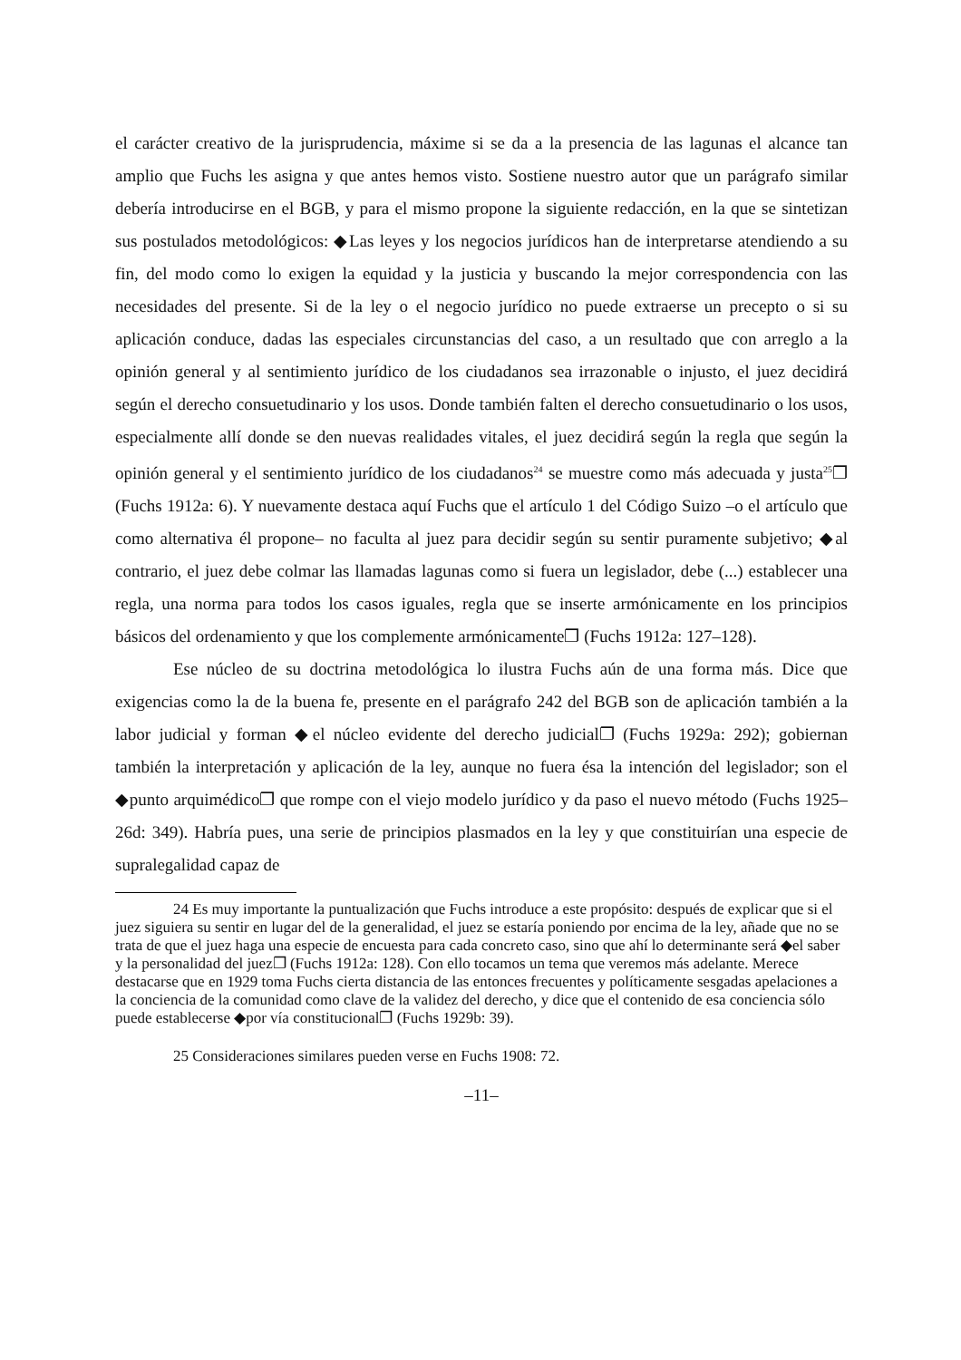el carácter creativo de la jurisprudencia, máxime si se da a la presencia de las lagunas el alcance tan amplio que Fuchs les asigna y que antes hemos visto. Sostiene nuestro autor que un parágrafo similar debería introducirse en el BGB, y para el mismo propone la siguiente redacción, en la que se sintetizan sus postulados metodológicos: ◆Las leyes y los negocios jurídicos han de interpretarse atendiendo a su fin, del modo como lo exigen la equidad y la justicia y buscando la mejor correspondencia con las necesidades del presente. Si de la ley o el negocio jurídico no puede extraerse un precepto o si su aplicación conduce, dadas las especiales circunstancias del caso, a un resultado que con arreglo a la opinión general y al sentimiento jurídico de los ciudadanos sea irrazonable o injusto, el juez decidirá según el derecho consuetudinario y los usos. Donde también falten el derecho consuetudinario o los usos, especialmente allí donde se den nuevas realidades vitales, el juez decidirá según la regla que según la opinión general y el sentimiento jurídico de los ciudadanos<sup>24</sup> se muestre como más adecuada y justa<sup>25</sup>❐ (Fuchs 1912a: 6). Y nuevamente destaca aquí Fuchs que el artículo 1 del Código Suizo –o el artículo que como alternativa él propone– no faculta al juez para decidir según su sentir puramente subjetivo; ◆al contrario, el juez debe colmar las llamadas lagunas como si fuera un legislador, debe (...) establecer una regla, una norma para todos los casos iguales, regla que se inserte armónicamente en los principios básicos del ordenamiento y que los complemente armónicamente❐ (Fuchs 1912a: 127–128).
Ese núcleo de su doctrina metodológica lo ilustra Fuchs aún de una forma más. Dice que exigencias como la de la buena fe, presente en el parágrafo 242 del BGB son de aplicación también a la labor judicial y forman ◆el núcleo evidente del derecho judicial❐ (Fuchs 1929a: 292); gobiernan también la interpretación y aplicación de la ley, aunque no fuera ésa la intención del legislador; son el ◆punto arquimédico❐ que rompe con el viejo modelo jurídico y da paso el nuevo método (Fuchs 1925–26d: 349). Habría pues, una serie de principios plasmados en la ley y que constituirían una especie de supralegalidad capaz de
24 Es muy importante la puntualización que Fuchs introduce a este propósito: después de explicar que si el juez siguiera su sentir en lugar del de la generalidad, el juez se estaría poniendo por encima de la ley, añade que no se trata de que el juez haga una especie de encuesta para cada concreto caso, sino que ahí lo determinante será ◆el saber y la personalidad del juez❐ (Fuchs 1912a: 128). Con ello tocamos un tema que veremos más adelante. Merece destacarse que en 1929 toma Fuchs cierta distancia de las entonces frecuentes y políticamente sesgadas apelaciones a la conciencia de la comunidad como clave de la validez del derecho, y dice que el contenido de esa conciencia sólo puede establecerse ◆por vía constitucional❐ (Fuchs 1929b: 39).
25 Consideraciones similares pueden verse en Fuchs 1908: 72.
–11–